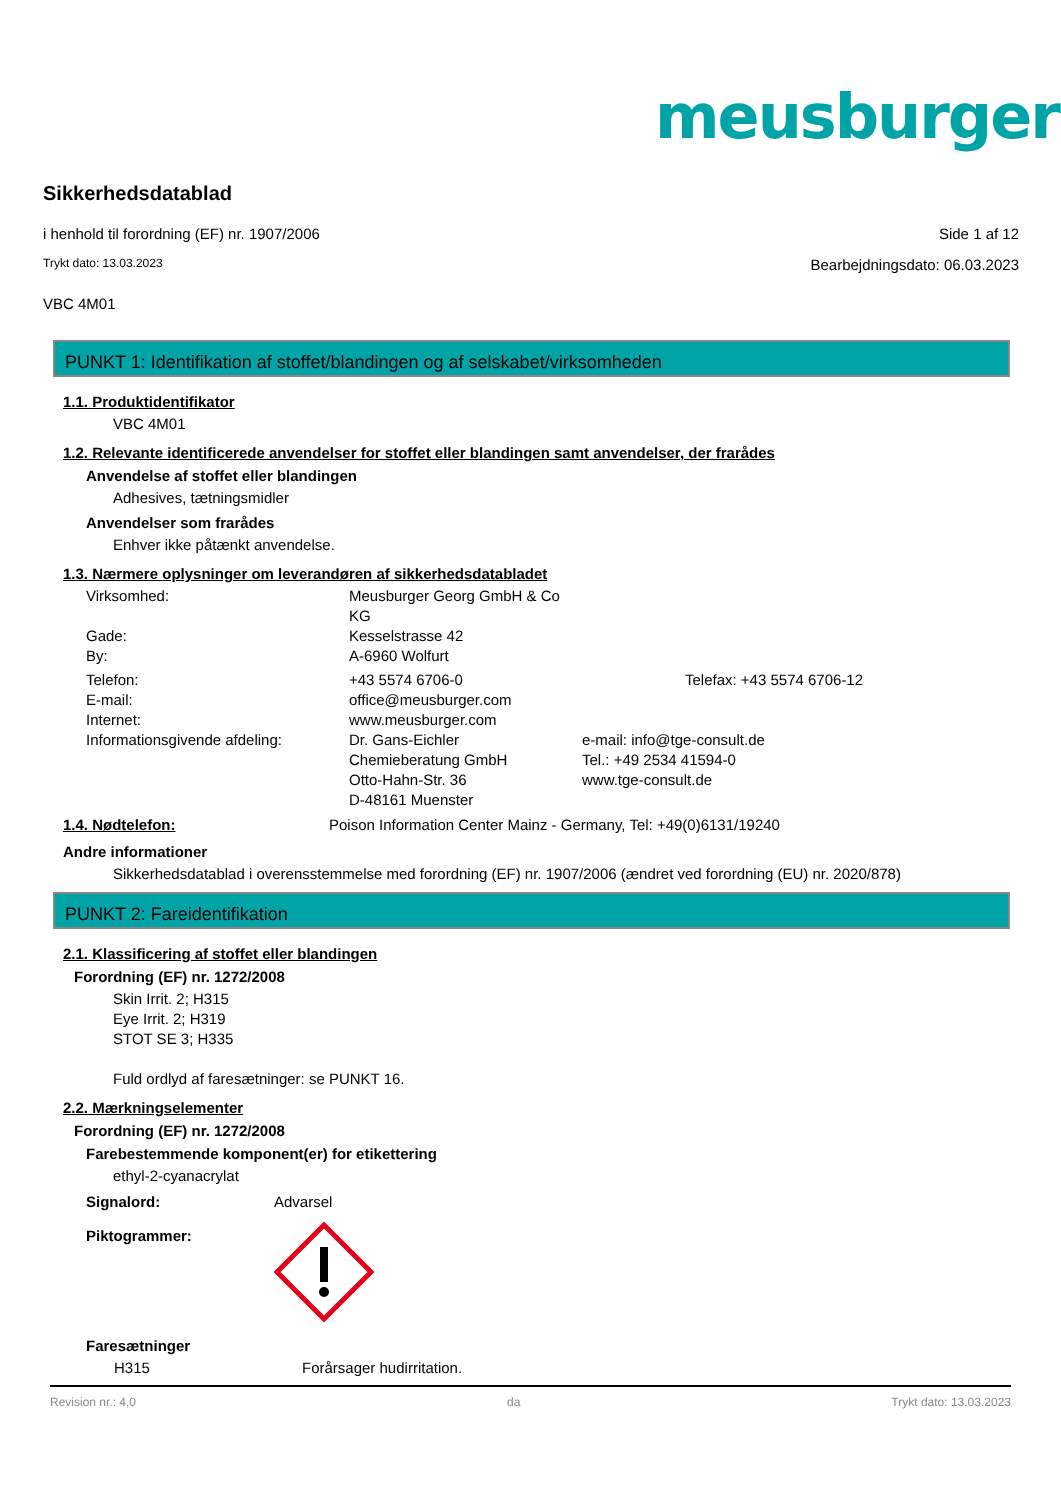meusburger<sup>®</sup>
Sikkerhedsdatablad
i henhold til forordning (EF) nr. 1907/2006
Side 1 af 12
Trykt dato: 13.03.2023
Bearbejdningsdato: 06.03.2023
VBC 4M01
PUNKT 1: Identifikation af stoffet/blandingen og af selskabet/virksomheden
1.1. Produktidentifikator
VBC 4M01
1.2. Relevante identificerede anvendelser for stoffet eller blandingen samt anvendelser, der frarådes
Anvendelse af stoffet eller blandingen
Adhesives, tætningsmidler
Anvendelser som frarådes
Enhver ikke påtænkt anvendelse.
1.3. Nærmere oplysninger om leverandøren af sikkerhedsdatabladet
| Virksomhed: | Meusburger Georg GmbH & Co KG | |
| Gade: | Kesselstrasse 42 | |
| By: | A-6960 Wolfurt | |
| Telefon: | +43 5574 6706-0 | Telefax: +43 5574 6706-12 |
| E-mail: | office@meusburger.com | |
| Internet: | www.meusburger.com | |
| Informationsgivende afdeling: | Dr. Gans-Eichler Chemieberatung GmbH Otto-Hahn-Str. 36 D-48161 Muenster | e-mail: info@tge-consult.de Tel.: +49 2534 41594-0 www.tge-consult.de |
1.4. Nødtelefon: Poison Information Center Mainz - Germany, Tel: +49(0)6131/19240
Andre informationer
Sikkerhedsdatablad i overensstemmelse med forordning (EF) nr. 1907/2006 (ændret ved forordning (EU) nr. 2020/878)
PUNKT 2: Fareidentifikation
2.1. Klassificering af stoffet eller blandingen
Forordning (EF) nr. 1272/2008
Skin Irrit. 2; H315
Eye Irrit. 2; H319
STOT SE 3; H335
Fuld ordlyd af faresætninger: se PUNKT 16.
2.2. Mærkningselementer
Forordning (EF) nr. 1272/2008
Farebestemmende komponent(er) for etikettering
ethyl-2-cyanacrylat
| Signalord: | Advarsel |
| Piktogrammer: | |
Faresætninger
| H315 | Forårsager hudirritation. |
Revision nr.: 4,0 da Trykt dato: 13.03.2023